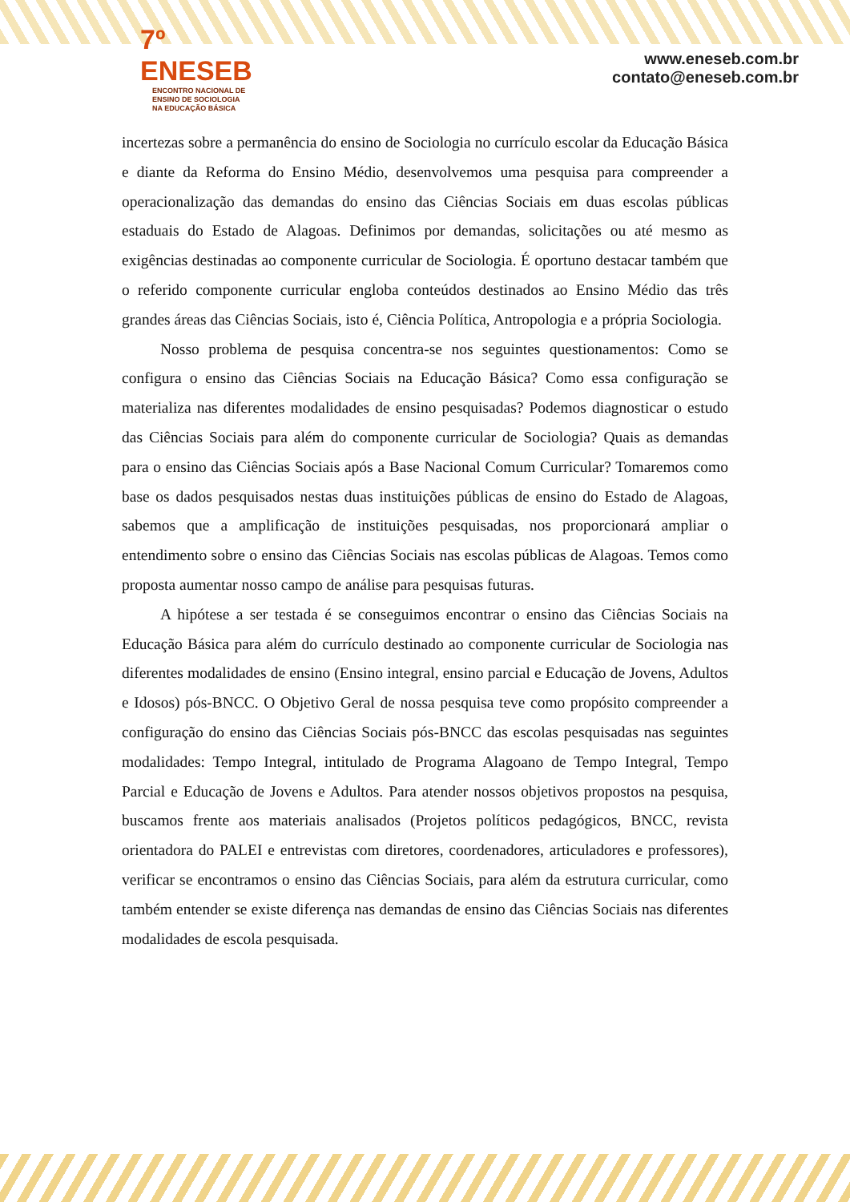7º ENESEB
ENCONTRO NACIONAL DE
ENSINO DE SOCIOLOGIA
NA EDUCAÇÃO BÁSICA
www.eneseb.com.br
contato@eneseb.com.br
incertezas sobre a permanência do ensino de Sociologia no currículo escolar da Educação Básica e diante da Reforma do Ensino Médio, desenvolvemos uma pesquisa para compreender a operacionalização das demandas do ensino das Ciências Sociais em duas escolas públicas estaduais do Estado de Alagoas. Definimos por demandas, solicitações ou até mesmo as exigências destinadas ao componente curricular de Sociologia. É oportuno destacar também que o referido componente curricular engloba conteúdos destinados ao Ensino Médio das três grandes áreas das Ciências Sociais, isto é, Ciência Política, Antropologia e a própria Sociologia.
Nosso problema de pesquisa concentra-se nos seguintes questionamentos: Como se configura o ensino das Ciências Sociais na Educação Básica? Como essa configuração se materializa nas diferentes modalidades de ensino pesquisadas? Podemos diagnosticar o estudo das Ciências Sociais para além do componente curricular de Sociologia? Quais as demandas para o ensino das Ciências Sociais após a Base Nacional Comum Curricular? Tomaremos como base os dados pesquisados nestas duas instituições públicas de ensino do Estado de Alagoas, sabemos que a amplificação de instituições pesquisadas, nos proporcionará ampliar o entendimento sobre o ensino das Ciências Sociais nas escolas públicas de Alagoas. Temos como proposta aumentar nosso campo de análise para pesquisas futuras.
A hipótese a ser testada é se conseguimos encontrar o ensino das Ciências Sociais na Educação Básica para além do currículo destinado ao componente curricular de Sociologia nas diferentes modalidades de ensino (Ensino integral, ensino parcial e Educação de Jovens, Adultos e Idosos) pós-BNCC. O Objetivo Geral de nossa pesquisa teve como propósito compreender a configuração do ensino das Ciências Sociais pós-BNCC das escolas pesquisadas nas seguintes modalidades: Tempo Integral, intitulado de Programa Alagoano de Tempo Integral, Tempo Parcial e Educação de Jovens e Adultos. Para atender nossos objetivos propostos na pesquisa, buscamos frente aos materiais analisados (Projetos políticos pedagógicos, BNCC, revista orientadora do PALEI e entrevistas com diretores, coordenadores, articuladores e professores), verificar se encontramos o ensino das Ciências Sociais, para além da estrutura curricular, como também entender se existe diferença nas demandas de ensino das Ciências Sociais nas diferentes modalidades de escola pesquisada.